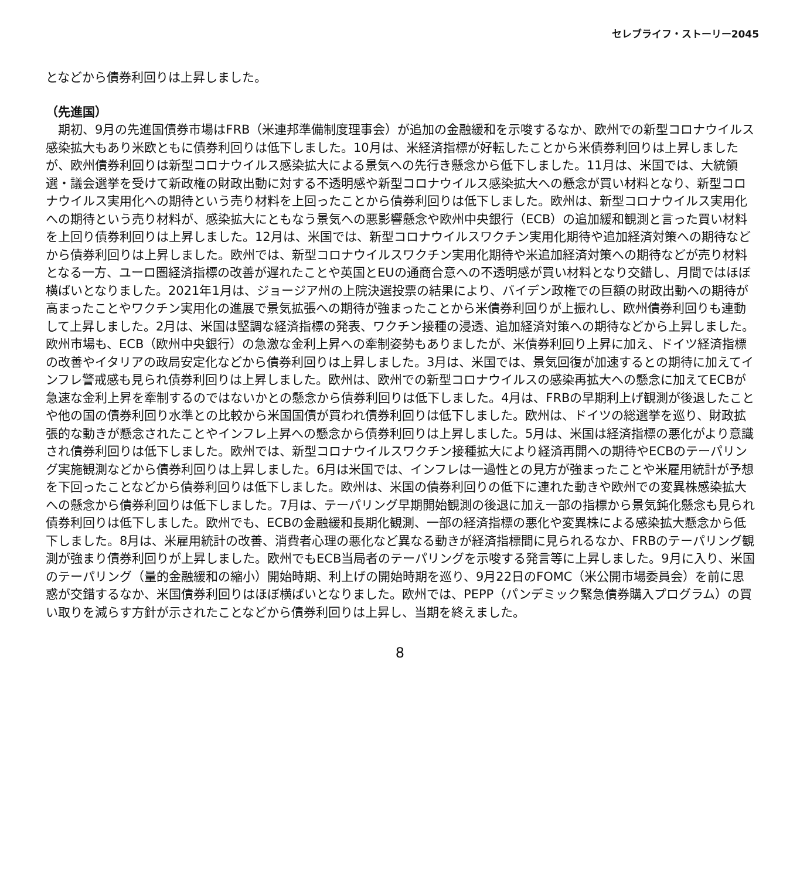セレブライフ・ストーリー2045
となどから債券利回りは上昇しました。
（先進国）
　期初、9月の先進国債券市場はFRB（米連邦準備制度理事会）が追加の金融緩和を示唆するなか、欧州での新型コロナウイルス感染拡大もあり米欧ともに債券利回りは低下しました。10月は、米経済指標が好転したことから米債券利回りは上昇しましたが、欧州債券利回りは新型コロナウイルス感染拡大による景気への先行き懸念から低下しました。11月は、米国では、大統領選・議会選挙を受けて新政権の財政出動に対する不透明感や新型コロナウイルス感染拡大への懸念が買い材料となり、新型コロナウイルス実用化への期待という売り材料を上回ったことから債券利回りは低下しました。欧州は、新型コロナウイルス実用化への期待という売り材料が、感染拡大にともなう景気への悪影響懸念や欧州中央銀行（ECB）の追加緩和観測と言った買い材料を上回り債券利回りは上昇しました。12月は、米国では、新型コロナウイルスワクチン実用化期待や追加経済対策への期待などから債券利回りは上昇しました。欧州では、新型コロナウイルスワクチン実用化期待や米追加経済対策への期待などが売り材料となる一方、ユーロ圏経済指標の改善が遅れたことや英国とEUの通商合意への不透明感が買い材料となり交錯し、月間ではほぼ横ばいとなりました。2021年1月は、ジョージア州の上院決選投票の結果により、バイデン政権での巨額の財政出動への期待が高まったことやワクチン実用化の進展で景気拡張への期待が強まったことから米債券利回りが上振れし、欧州債券利回りも連動して上昇しました。2月は、米国は堅調な経済指標の発表、ワクチン接種の浸透、追加経済対策への期待などから上昇しました。欧州市場も、ECB（欧州中央銀行）の急激な金利上昇への牽制姿勢もありましたが、米債券利回り上昇に加え、ドイツ経済指標の改善やイタリアの政局安定化などから債券利回りは上昇しました。3月は、米国では、景気回復が加速するとの期待に加えてインフレ警戒感も見られ債券利回りは上昇しました。欧州は、欧州での新型コロナウイルスの感染再拡大への懸念に加えてECBが急速な金利上昇を牽制するのではないかとの懸念から債券利回りは低下しました。4月は、FRBの早期利上げ観測が後退したことや他の国の債券利回り水準との比較から米国国債が買われ債券利回りは低下しました。欧州は、ドイツの総選挙を巡り、財政拡張的な動きが懸念されたことやインフレ上昇への懸念から債券利回りは上昇しました。5月は、米国は経済指標の悪化がより意識され債券利回りは低下しました。欧州では、新型コロナウイルスワクチン接種拡大により経済再開への期待やECBのテーパリング実施観測などから債券利回りは上昇しました。6月は米国では、インフレは一過性との見方が強まったことや米雇用統計が予想を下回ったことなどから債券利回りは低下しました。欧州は、米国の債券利回りの低下に連れた動きや欧州での変異株感染拡大への懸念から債券利回りは低下しました。7月は、テーパリング早期開始観測の後退に加え一部の指標から景気鈍化懸念も見られ債券利回りは低下しました。欧州でも、ECBの金融緩和長期化観測、一部の経済指標の悪化や変異株による感染拡大懸念から低下しました。8月は、米雇用統計の改善、消費者心理の悪化など異なる動きが経済指標間に見られるなか、FRBのテーパリング観測が強まり債券利回りが上昇しました。欧州でもECB当局者のテーパリングを示唆する発言等に上昇しました。9月に入り、米国のテーパリング（量的金融緩和の縮小）開始時期、利上げの開始時期を巡り、9月22日のFOMC（米公開市場委員会）を前に思惑が交錯するなか、米国債券利回りはほぼ横ばいとなりました。欧州では、PEPP（パンデミック緊急債券購入プログラム）の買い取りを減らす方針が示されたことなどから債券利回りは上昇し、当期を終えました。
8